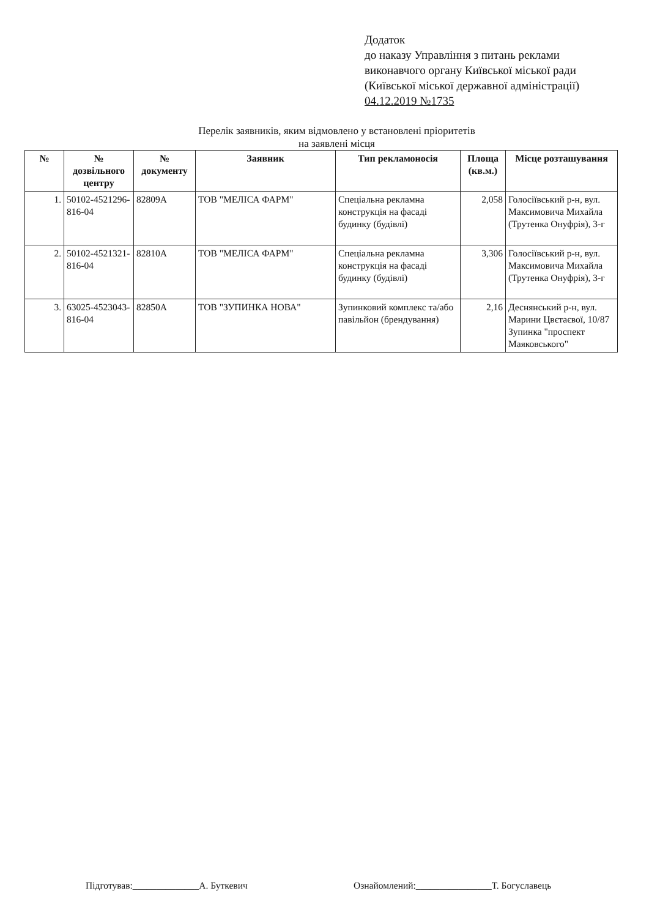Додаток
до наказу Управління з питань реклами
виконавчого органу Київської міської ради
(Київської міської державної адміністрації)
04.12.2019 №1735
Перелік заявників, яким відмовлено у встановлені пріоритетів
на заявлені місця
| № | № дозвільного центру | № документу | Заявник | Тип рекламоносія | Площа (кв.м.) | Місце розташування |
| --- | --- | --- | --- | --- | --- | --- |
| 1. | 50102-4521296-816-04 | 82809А | ТОВ "МЕЛІСА ФАРМ" | Спеціальна рекламна конструкція на фасаді будинку (будівлі) | 2,058 | Голосіївський р-н, вул. Максимовича Михайла (Трутенка Онуфрія), 3-г |
| 2. | 50102-4521321-816-04 | 82810А | ТОВ "МЕЛІСА ФАРМ" | Спеціальна рекламна конструкція на фасаді будинку (будівлі) | 3,306 | Голосіївський р-н, вул. Максимовича Михайла (Трутенка Онуфрія), 3-г |
| 3. | 63025-4523043-816-04 | 82850А | ТОВ "ЗУПИНКА НОВА" | Зупинковий комплекс та/або павільйон (брендування) | 2,16 | Деснянський р-н, вул. Марини Цвєтаєвої, 10/87 Зупинка "проспект Маяковського" |
Підготував:______________А. Буткевич Ознайомлений:________________Т. Богуславець